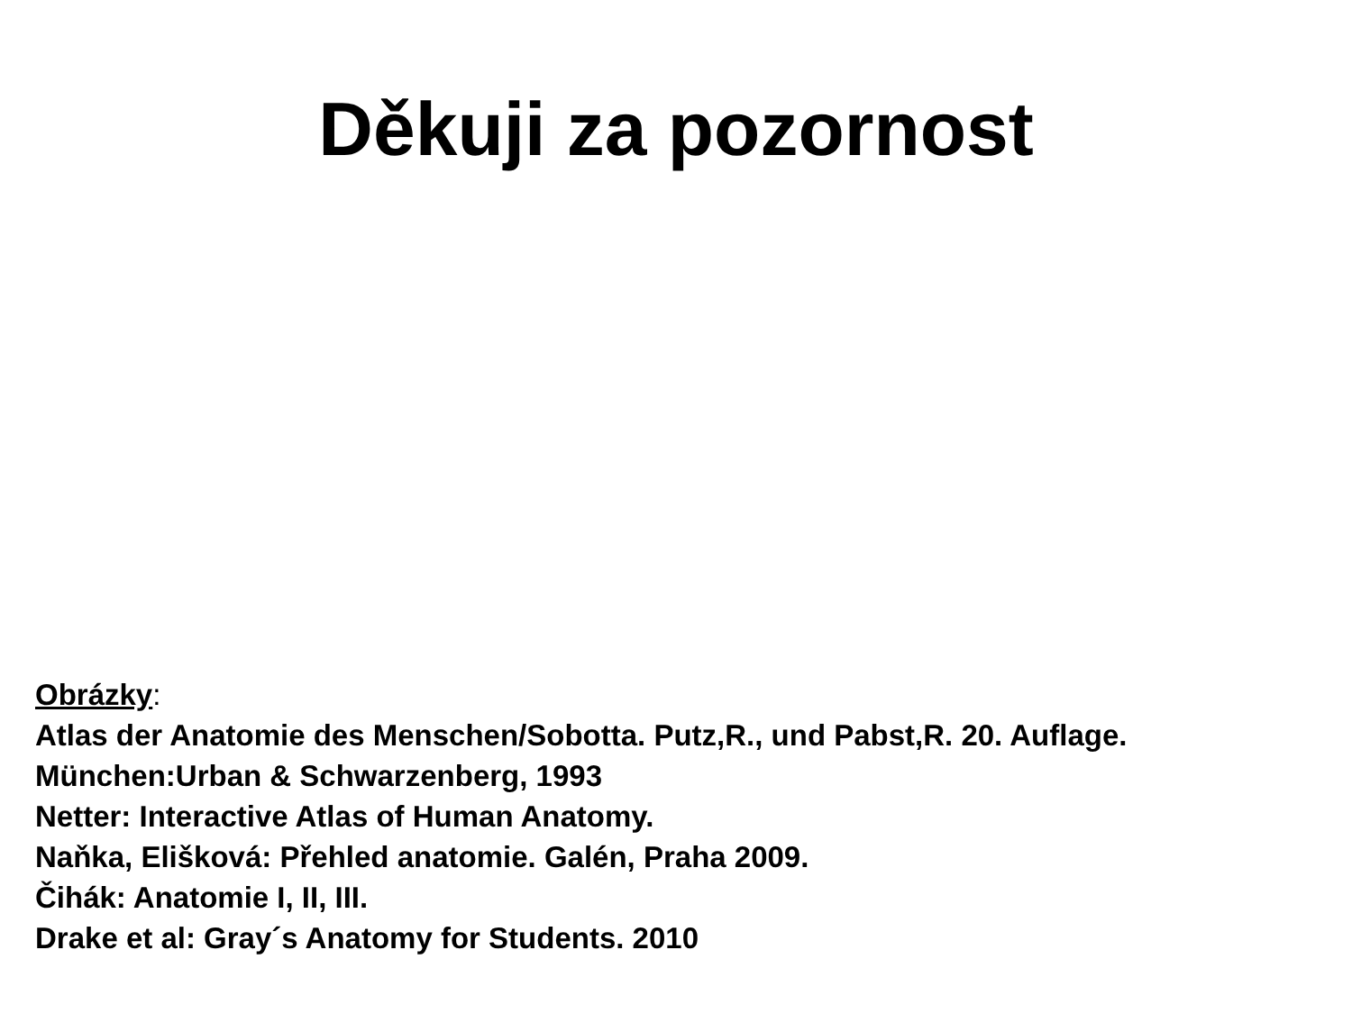Děkuji za pozornost
Obrázky:
Atlas der Anatomie des Menschen/Sobotta. Putz,R., und Pabst,R. 20. Auflage.
München:Urban & Schwarzenberg, 1993
Netter: Interactive Atlas of Human Anatomy.
Naňka, Elišková: Přehled anatomie. Galén, Praha 2009.
Čihák: Anatomie I, II, III.
Drake et al: Gray´s Anatomy for Students. 2010